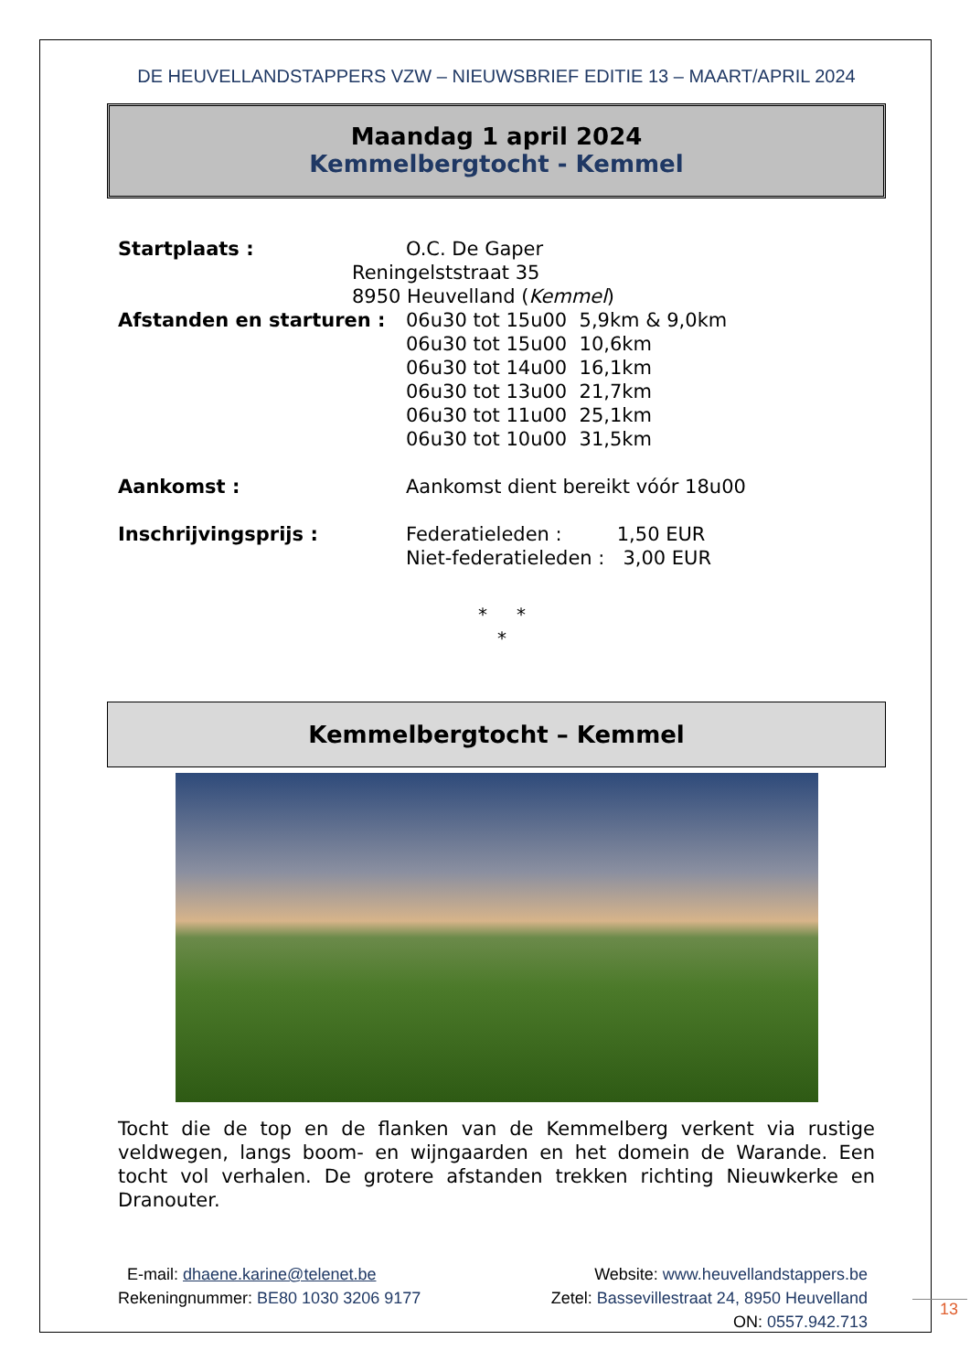DE HEUVELLANDSTAPPERS VZW – NIEUWSBRIEF EDITIE 13 – MAART/APRIL 2024
Maandag 1 april 2024
Kemmelbergtocht - Kemmel
Startplaats : O.C. De Gaper
Reningelststraat 35
8950 Heuvelland (Kemmel)
Afstanden en starturen : 06u30 tot 15u00 5,9km & 9,0km
06u30 tot 15u00 10,6km
06u30 tot 14u00 16,1km
06u30 tot 13u00 21,7km
06u30 tot 11u00 25,1km
06u30 tot 10u00 31,5km
Aankomst : Aankomst dient bereikt vóór 18u00
Inschrijvingsprijs : Federatieleden : 1,50 EUR
Niet-federatieleden : 3,00 EUR
* *
*
Kemmelbergtocht – Kemmel
Tocht die de top en de flanken van de Kemmelberg verkent via rustige veldwegen, langs boom- en wijngaarden en het domein de Warande. Een tocht vol verhalen. De grotere afstanden trekken richting Nieuwkerke en Dranouter.
E-mail: dhaene.karine@telenet.be
Rekeningnummer: BE80 1030 3206 9177
Website: www.heuvellandstappers.be
Zetel: Bassevillestraat 24, 8950 Heuvelland
ON: 0557.942.713
13